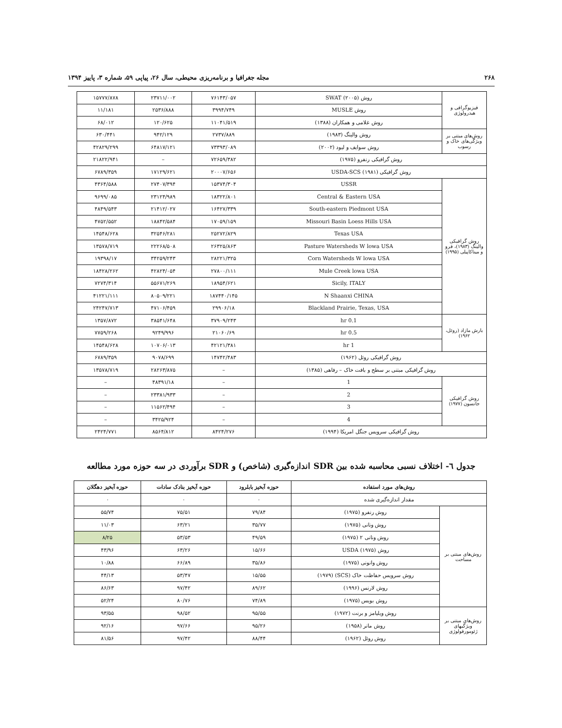۲۶۸ مجله جغرافیا و برنامه‌ریزی محیطی، سال ۲۶، پیاپی ۵۹، شماره ۳، پاییز ۱۳۹۴
| فیزیوگرافی و هیدرولوژی | روش SWAT (۲۰۰۵) | ۷۶۱۴۳/۰۵۷ | ۲۳۷۱۱/۰۰۲ | ۱۵۷۷۷/۸۷۸ |
| | روش MUSLE | ۳۹۹۴/۷۴۹ | ۲۵۳۶/۸۸۸ | ۱۱/۱۸۱ |
| | روش غلامی و همکاران (۱۳۸۸) | ۱۱۰۴۱/۵۱۹ | ۱۲۰/۶۲۵ | ۶۸/۰۱۲ |
| روش‌های مبتنی بر ویژگی‌های خاک و رسوب | روش والینگ (۱۹۸۳) | ۲۷۳۷/۸۸۹ | ۹۴۲/۱۲۹ | ۶۳۰/۴۴۱ |
| | روش سوایف و لیود (۲۰۰۲) | ۷۳۳۹۳/۰۸۹ | ۶۴۸۱۷/۱۲۱ | ۴۲۸۲۹/۲۹۹ |
| روش گرافیکی رنفرو (۱۹۷۵) | | ۷۲۶۵۹/۳۸۲ | – | ۲۱۸۲۲/۹۴۱ |
| روش گرافیکی USDA-SCS (۱۹۸۱) | | ۲۰۰۰۷/۶۵۶ | ۱۷۱۲۹/۶۲۱ | ۶۷۸۹/۳۵۹ |
| روش گرافیکی والینگ (۱۹۸۳)، فرو و میناکاپیلی (۱۹۹۵) | USSR | ۱۵۳۷۴/۳۰۴ | ۲۷۴۰۷/۳۹۴ | ۴۳۶۴/۵۸۸ |
| | Central & Eastern USA | ۱۸۳۲۲/۸۰۱ | ۲۳۱۲۴/۹۸۹ | ۹۶۹۹/۰۸۵ |
| | South-eastern Piedmont USA | ۱۶۴۲۷/۳۳۹ | ۲۱۴۱۲/۰۲۷ | ۴۸۴۹/۵۴۳ |
| | Missouri Basin Loess Hills USA | ۱۷۰۵۹/۱۵۹ | ۱۸۸۴۲/۵۸۴ | ۴۷۵۲/۵۵۲ |
| | Texas USA | ۲۵۲۷۲/۸۲۹ | ۳۲۵۴۶/۲۸۱ | ۱۴۵۴۸/۶۲۸ |
| | Pasture Watersheds W lowa USA | ۲۶۳۲۵/۸۶۳ | ۲۲۲۶۸/۵۰۸ | ۱۳۵۷۸/۷۱۹ |
| | Corn Watersheds W lowa USA | ۲۸۲۲۱/۳۲۵ | ۳۴۲۵۹/۲۴۳ | ۱۹۳۹۸/۱۷ |
| | Mule Creek lowa USA | ۲۷۸۰۰/۱۱۱ | ۴۲۸۲۴/۰۵۴ | ۱۸۴۲۸/۲۶۲ |
| | Sicily, ITALY | ۱۸۹۵۴/۶۲۱ | ۵۵۶۷۱/۲۶۹ | ۷۲۷۴/۳۱۴ |
| | N Shaanxi CHINA | ۱۸۷۴۴۰/۱۴۵ | ۸۰۵۰۹/۲۲۱ | ۴۱۲۲۱/۱۱۱ |
| | Blackland Prairie, Texas, USA | ۲۹۹۰۶/۱۸ | ۴۷۱۰۶/۴۵۹ | ۲۴۲۴۷/۷۱۳ |
| بارش مازاد (روئل، ۱۹۶۲) | 0.1 hr | ۳۷۹۰۹/۲۴۳ | ۳۸۵۴۱/۶۴۸ | ۱۳۵۷/۸۷۲ |
| | 0.5 hr | ۲۱۰۶۰/۶۹ | ۹۲۴۹/۹۹۶ | ۷۷۵۹/۲۶۸ |
| | 1 hr | ۴۲۱۲۱/۳۸۱ | ۱۰۷۰۶/۰۱۳ | ۱۴۵۴۸/۶۲۸ |
| روش گرافیکی روئل (۱۹۶۲) | | ۱۴۷۴۲/۴۸۳ | ۹۰۷۸/۶۹۹ | ۶۷۸۹/۳۵۹ |
| روش گرافیکی مبتنی بر سطح و بافت خاک – رفاهی (۱۳۸۵) | | – | ۲۸۲۶۳/۸۷۵ | ۱۳۵۷۸/۷۱۹ |
| روش گرافیکی جانسون (۱۹۷۷) | 1 | – | ۴۸۳۹۱/۱۸ | – |
| | 2 | – | ۲۳۳۸۱/۹۳۳ | – |
| | 3 | – | ۱۱۵۶۲/۴۹۴ | – |
| | 4 | – | ۳۴۲۵/۹۲۴ | – |
| روش گرافیکی سرویس جنگل امریکا (۱۹۹۴) | | ۸۴۲۴/۲۷۶ | ۸۵۶۴/۸۱۲ | ۲۴۲۴/۷۷۱ |
جدول ٦- اختلاف نسبی محاسبه شده بین SDR اندازه‌گیری (شاخص) و SDR برآوردی در سه حوزه مورد مطالعه
| روش‌های مورد استفاده | | حوزه آبخیز بابلرود | حوزه آبخیز بنادک سادات | حوزه آبخیز دهگلان |
| --- | --- | --- | --- | --- |
| مقدار اندازه‌گیری شده | | ۰ | ۰ | ۰ |
| روش‌های مبتنی بر مساحت | روش رنفرو (۱۹۷۵) | ۷۹/۸۴ | ۷۵/۵۱ | ۵۵/۷۴ |
| | روش ونانی (۱۹۷۵) | ۳۵/۷۷ | ۶۳/۲۱ | ۱۱/۰۳ |
| | روش ونانی ۲ (۱۹۷۵) | ۴۹/۵۹ | ۵۳/۵۳ | ۸/۲۵ |
| | روش USDA (۱۹۷۵) | ۱۵/۶۶ | ۶۳/۲۶ | ۴۳/۹۶ |
| | روش وانونی (۱۹۷۵) | ۳۵/۸۶ | ۶۶/۸۹ | ۱۰/۸۸ |
| | روش سرویس حفاظت خاک (SCS) (۱۹۷۹) | ۱۵/۵۵ | ۵۳/۴۷ | ۴۴/۱۳ |
| | روش لارنس (۱۹۹۶) | ۸۹/۶۲ | ۹۷/۴۲ | ۸۶/۶۳ |
| | روش بویس (۱۹۷۵) | ۷۴/۸۹ | ۸۰/۷۶ | ۵۲/۲۴ |
| روش‌های مبتنی بر ویژگیهای ژئومورفولوژی | روش ویلیامز و برنت (۱۹۷۲) | ۹۵/۵۵ | ۹۸/۵۲ | ۹۳/۵۵ |
| | روش مانر (۱۹۵۸) | ۹۵/۲۶ | ۹۷/۶۶ | ۹۲/۱۶ |
| | روش روئل (۱۹۶۲) | ۸۸/۴۴ | ۹۷/۴۲ | ۸۱/۵۶ |